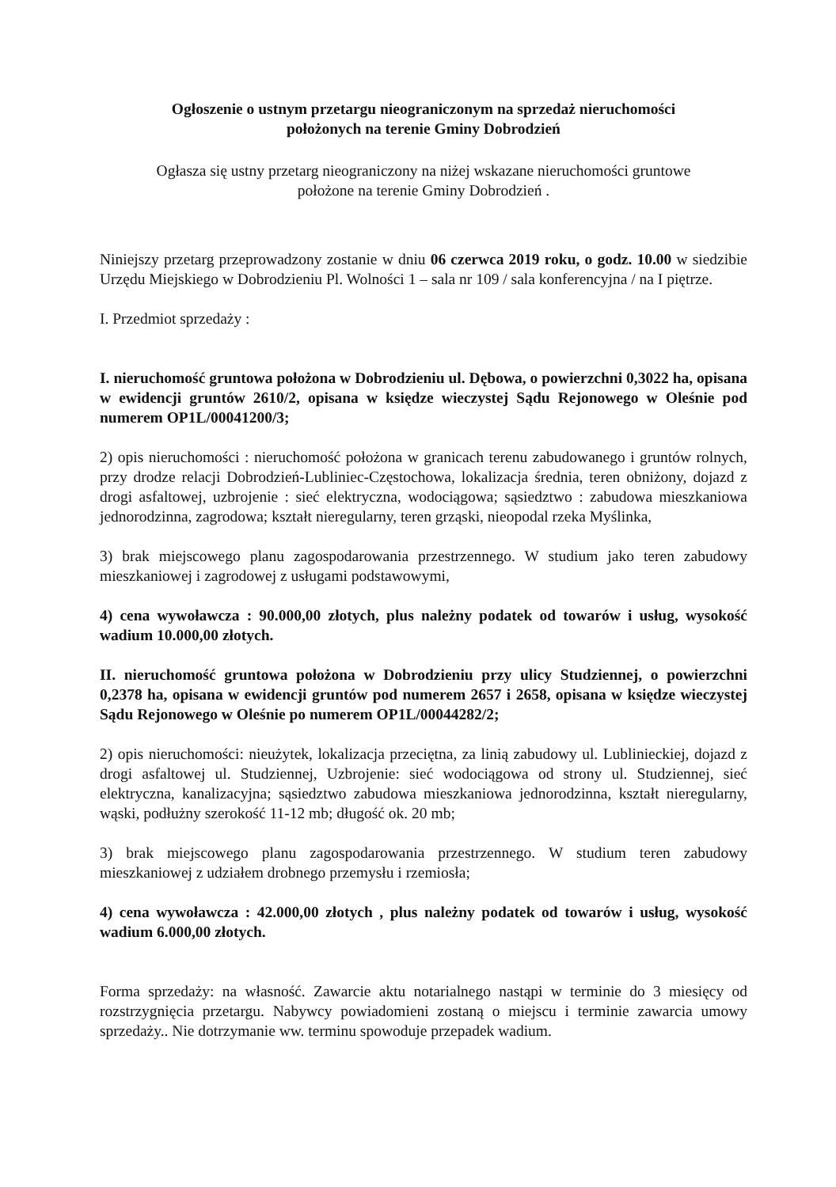Ogłoszenie o ustnym przetargu nieograniczonym na sprzedaż nieruchomości
położonych na terenie Gminy Dobrodzień
Ogłasza się ustny przetarg nieograniczony na niżej wskazane nieruchomości gruntowe
położone na terenie Gminy Dobrodzień .
Niniejszy przetarg przeprowadzony zostanie w dniu 06 czerwca 2019 roku, o godz. 10.00 w siedzibie Urzędu Miejskiego w Dobrodzieniu Pl. Wolności 1 – sala nr 109 / sala konferencyjna / na I piętrze.
I. Przedmiot sprzedaży :
I. nieruchomość gruntowa położona w Dobrodzieniu ul. Dębowa, o powierzchni 0,3022 ha, opisana w ewidencji gruntów 2610/2, opisana w księdze wieczystej Sądu Rejonowego w Oleśnie pod numerem OP1L/00041200/3;
2) opis nieruchomości : nieruchomość położona w granicach terenu zabudowanego i gruntów rolnych, przy drodze relacji Dobrodzień-Lubliniec-Częstochowa, lokalizacja średnia, teren obniżony, dojazd z drogi asfaltowej, uzbrojenie : sieć elektryczna, wodociągowa; sąsiedztwo : zabudowa mieszkaniowa jednorodzinna, zagrodowa; kształt nieregularny, teren grząski, nieopodal rzeka Myślinka,
3) brak miejscowego planu zagospodarowania przestrzennego. W studium jako teren zabudowy mieszkaniowej i zagrodowej z usługami podstawowymi,
4) cena wywoławcza : 90.000,00 złotych, plus należny podatek od towarów i usług, wysokość wadium 10.000,00 złotych.
II. nieruchomość gruntowa położona w Dobrodzieniu przy ulicy Studziennej, o powierzchni 0,2378 ha, opisana w ewidencji gruntów pod numerem 2657 i 2658, opisana w księdze wieczystej Sądu Rejonowego w Oleśnie po numerem OP1L/00044282/2;
2) opis nieruchomości: nieużytek, lokalizacja przeciętna, za linią zabudowy ul. Lublinieckiej, dojazd z drogi asfaltowej ul. Studziennej, Uzbrojenie: sieć wodociągowa od strony ul. Studziennej, sieć elektryczna, kanalizacyjna; sąsiedztwo zabudowa mieszkaniowa jednorodzinna, kształt nieregularny, wąski, podłużny szerokość 11-12 mb; długość ok. 20 mb;
3) brak miejscowego planu zagospodarowania przestrzennego. W studium teren zabudowy mieszkaniowej z udziałem drobnego przemysłu i rzemiosła;
4) cena wywoławcza : 42.000,00 złotych , plus należny podatek od towarów i usług, wysokość wadium 6.000,00 złotych.
Forma sprzedaży: na własność. Zawarcie aktu notarialnego nastąpi w terminie do 3 miesięcy od rozstrzygnięcia przetargu. Nabywcy powiadomieni zostaną o miejscu i terminie zawarcia umowy sprzedaży.. Nie dotrzymanie ww. terminu spowoduje przepadek wadium.